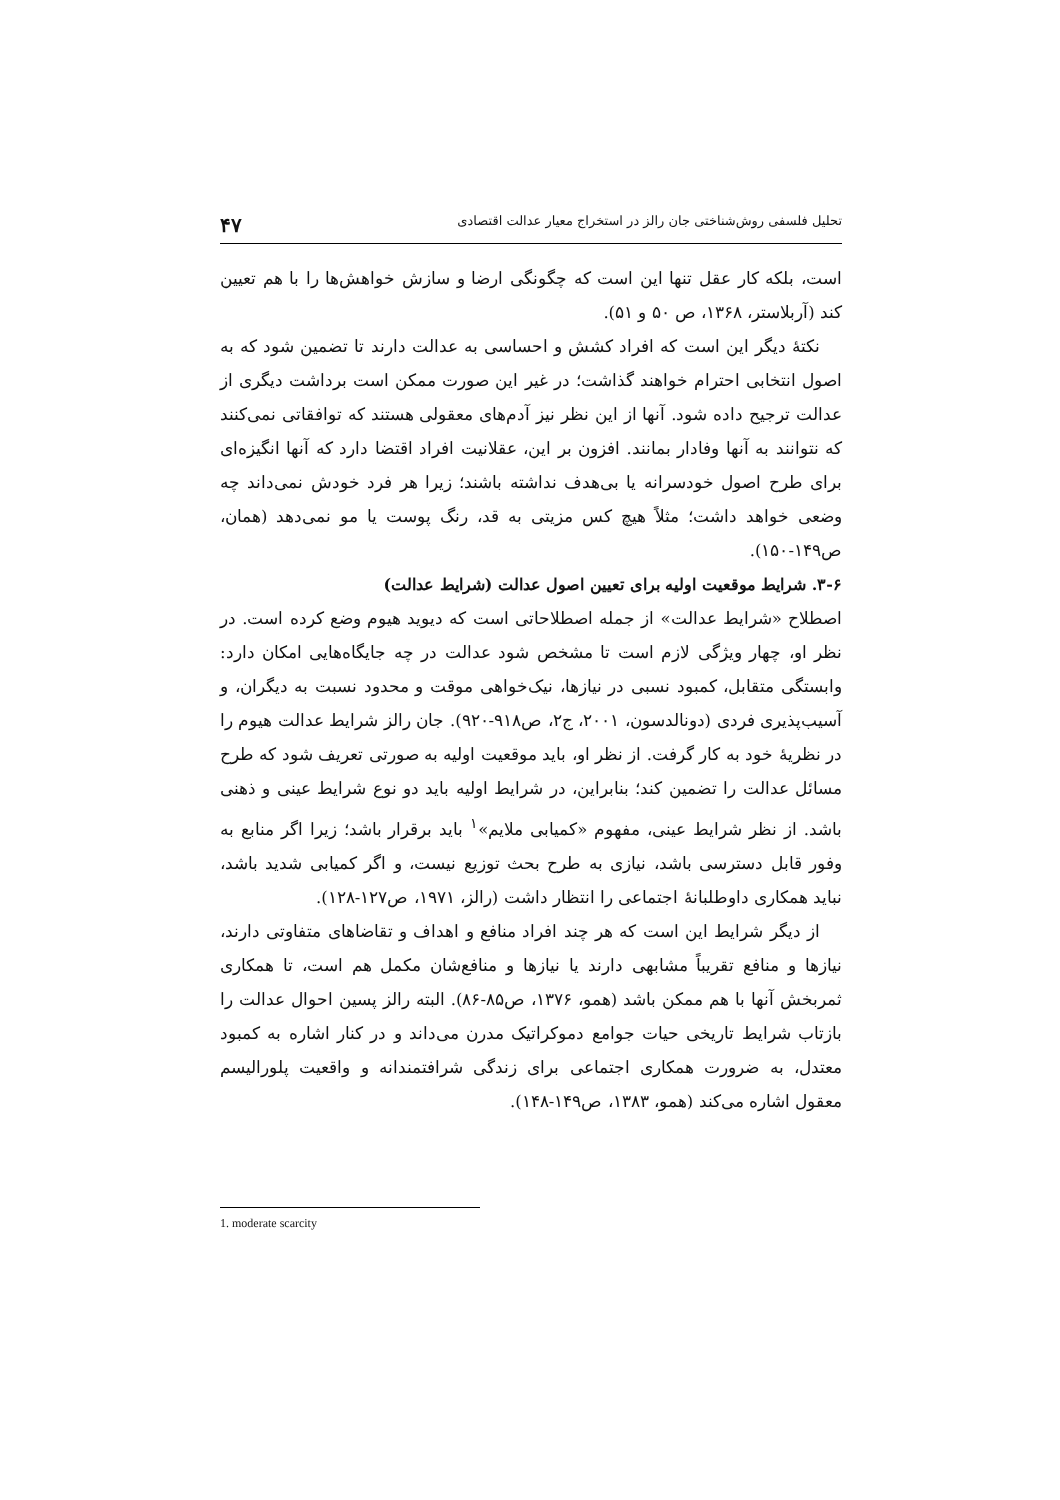تحلیل فلسفی روش‌شناختی جان رالز در استخراج معیار عدالت اقتصادی ۴۷
است، بلکه کار عقل تنها این است که چگونگی ارضا و سازش خواهش‌ها را با هم تعیین کند (آربلاستر، ۱۳۶۸، ص ۵۰ و ۵۱).
نکتهٔ دیگر این است که افراد کشش و احساسی به عدالت دارند تا تضمین شود که به اصول انتخابی احترام خواهند گذاشت؛ در غیر این صورت ممکن است برداشت دیگری از عدالت ترجیح داده شود. آنها از این نظر نیز آدم‌های معقولی هستند که توافقاتی نمی‌کنند که نتوانند به آنها وفادار بمانند. افزون بر این، عقلانیت افراد اقتضا دارد که آنها انگیزه‌ای برای طرح اصول خودسرانه یا بی‌هدف نداشته باشند؛ زیرا هر فرد خودش نمی‌داند چه وضعی خواهد داشت؛ مثلاً هیچ کس مزیتی به قد، رنگ پوست یا مو نمی‌دهد (همان، ص۱۴۹-۱۵۰).
۳-۶. شرایط موقعیت اولیه برای تعیین اصول عدالت (شرایط عدالت)
اصطلاح «شرایط عدالت» از جمله اصطلاحاتی است که دیوید هیوم وضع کرده است. در نظر او، چهار ویژگی لازم است تا مشخص شود عدالت در چه جایگاه‌هایی امکان دارد: وابستگی متقابل، کمبود نسبی در نیازها، نیک‌خواهی موقت و محدود نسبت به دیگران، و آسیب‌پذیری فردی (دونالدسون، ۲۰۰۱، ج۲، ص۹۱۸-۹۲۰). جان رالز شرایط عدالت هیوم را در نظریهٔ خود به کار گرفت. از نظر او، باید موقعیت اولیه به صورتی تعریف شود که طرح مسائل عدالت را تضمین کند؛ بنابراین، در شرایط اولیه باید دو نوع شرایط عینی و ذهنی باشد. از نظر شرایط عینی، مفهوم «کمیابی ملایم»<sup>۱</sup> باید برقرار باشد؛ زیرا اگر منابع به وفور قابل دسترسی باشد، نیازی به طرح بحث توزیع نیست، و اگر کمیابی شدید باشد، نباید همکاری داوطلبانهٔ اجتماعی را انتظار داشت (رالز، ۱۹۷۱، ص۱۲۷-۱۲۸).
از دیگر شرایط این است که هر چند افراد منافع و اهداف و تقاضاهای متفاوتی دارند، نیازها و منافع تقریباً مشابهی دارند یا نیازها و منافع‌شان مکمل هم است، تا همکاری ثمربخش آنها با هم ممکن باشد (همو، ۱۳۷۶، ص۸۵-۸۶). البته رالز پسین احوال عدالت را بازتاب شرایط تاریخی حیات جوامع دموکراتیک مدرن می‌داند و در کنار اشاره به کمبود معتدل، به ضرورت همکاری اجتماعی برای زندگی شرافتمندانه و واقعیت پلورالیسم معقول اشاره می‌کند (همو، ۱۳۸۳، ص۱۴۹-۱۴۸).
1. moderate scarcity